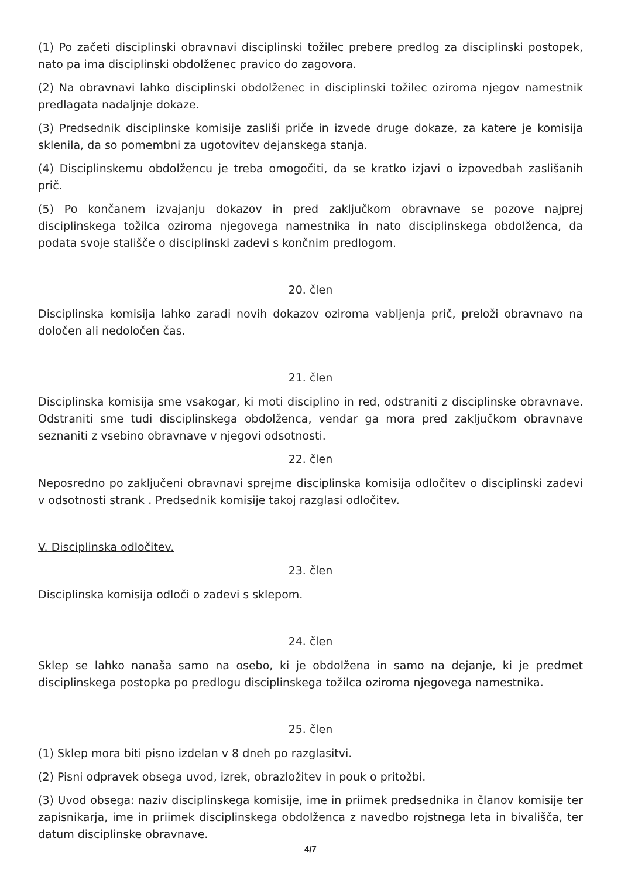(1) Po začeti disciplinski obravnavi disciplinski tožilec prebere predlog za disciplinski postopek, nato pa ima disciplinski obdolženec pravico do zagovora.
(2) Na obravnavi lahko disciplinski obdolženec in disciplinski tožilec oziroma njegov namestnik predlagata nadaljnje dokaze.
(3) Predsednik disciplinske komisije zasliši priče in izvede druge dokaze, za katere je komisija sklenila, da so pomembni za ugotovitev dejanskega stanja.
(4) Disciplinskemu obdolžencu je treba omogočiti, da se kratko izjavi o izpovedbah zaslišanih prič.
(5) Po končanem izvajanju dokazov in pred zaključkom obravnave se pozove najprej disciplinskega tožilca oziroma njegovega namestnika in nato disciplinskega obdolženca, da podata svoje stališče o disciplinski zadevi s končnim predlogom.
20. člen
Disciplinska komisija lahko zaradi novih dokazov oziroma vabljenja prič, preloži obravnavo na določen ali nedoločen čas.
21. člen
Disciplinska komisija sme vsakogar, ki moti disciplino in red, odstraniti z disciplinske obravnave. Odstraniti sme tudi disciplinskega obdolženca, vendar ga mora pred zaključkom obravnave seznaniti z vsebino obravnave v njegovi odsotnosti.
22. člen
Neposredno po zaključeni obravnavi sprejme disciplinska komisija odločitev o disciplinski zadevi v odsotnosti strank . Predsednik komisije takoj razglasi odločitev.
V. Disciplinska odločitev.
23. člen
Disciplinska komisija odloči o zadevi s sklepom.
24. člen
Sklep se lahko nanaša samo na osebo, ki je obdolžena in samo na dejanje, ki je predmet disciplinskega postopka po predlogu disciplinskega tožilca oziroma njegovega namestnika.
25. člen
(1) Sklep mora biti pisno izdelan v 8 dneh po razglasitvi.
(2) Pisni odpravek obsega uvod, izrek, obrazložitev in pouk o pritožbi.
(3) Uvod obsega: naziv disciplinskega komisije, ime in priimek predsednika in članov komisije ter zapisnikarja, ime in priimek disciplinskega obdolženca z navedbo rojstnega leta in bivališča, ter datum disciplinske obravnave.
4/7